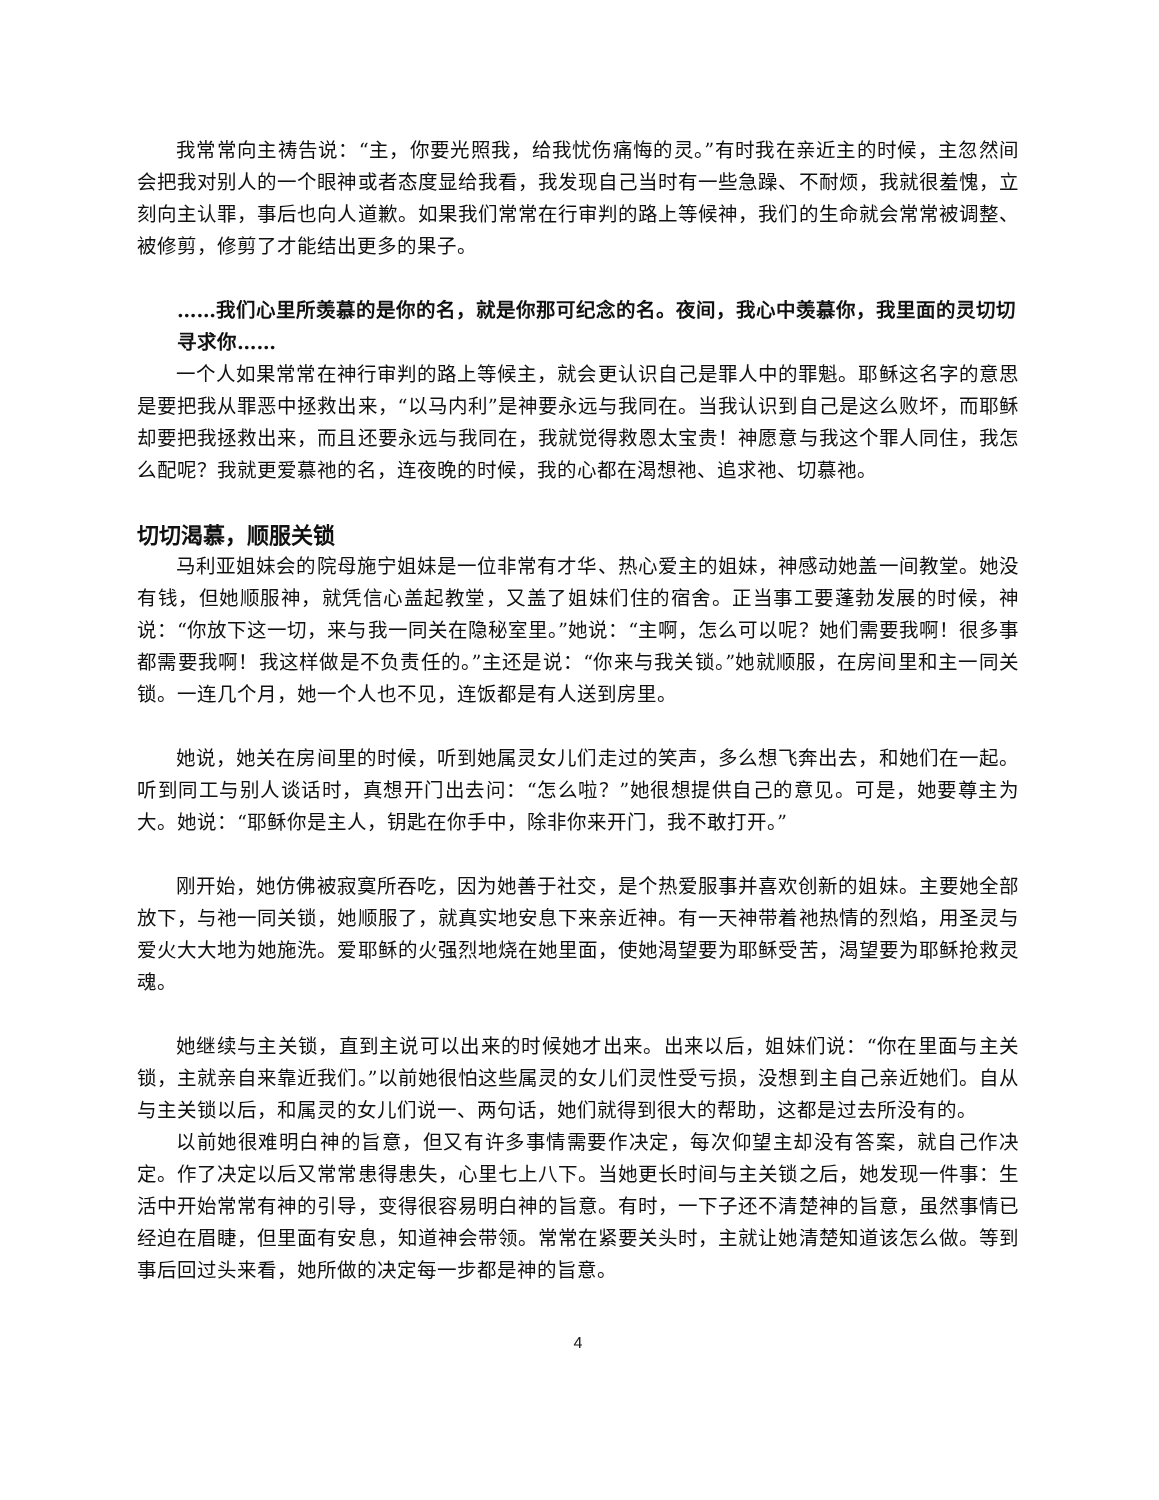我常常向主祷告说：“主，你要光照我，给我忧伤痛悔的灵。”有时我在亲近主的时候，主忽然间会把我对别人的一个眼神或者态度显给我看，我发现自己当时有一些急躁、不耐烦，我就很羞愧，立刻向主认罪，事后也向人道歉。如果我们常常在行审判的路上等候神，我们的生命就会常常被调整、被修剪，修剪了才能结出更多的果子。
……我们心里所羡慕的是你的名，就是你那可纪念的名。夜间，我心中羡慕你，我里面的灵切切寻求你……
一个人如果常常在神行审判的路上等候主，就会更认识自己是罪人中的罪魁。耶稣这名字的意思是要把我从罪恶中拯救出来，“以马内利”是神要永远与我同在。当我认识到自己是这么败坏，而耶稣却要把我拯救出来，而且还要永远与我同在，我就觉得救恩太宝贵！神愿意与我这个罪人同住，我怎么配呢？我就更爱慕祂的名，连夜晚的时候，我的心都在渴想祂、追求祂、切慕祂。
切切渴慕，顺服关锁
马利亚姐妹会的院母施宁姐妹是一位非常有才华、热心爱主的姐妹，神感动她盖一间教堂。她没有钱，但她顺服神，就凭信心盖起教堂，又盖了姐妹们住的宿舍。正当事工要蓬勃发展的时候，神说：“你放下这一切，来与我一同关在隐秘室里。”她说：“主啊，怎么可以呢？她们需要我啊！很多事都需要我啊！我这样做是不负责任的。”主还是说：“你来与我关锁。”她就顺服，在房间里和主一同关锁。一连几个月，她一个人也不见，连饭都是有人送到房里。
她说，她关在房间里的时候，听到她属灵女儿们走过的笑声，多么想飞奔出去，和她们在一起。听到同工与别人谈话时，真想开门出去问：“怎么啦？”她很想提供自己的意见。可是，她要尊主为大。她说：“耶稣你是主人，钥匙在你手中，除非你来开门，我不敢打开。”
刚开始，她仿佛被寂寞所吞吃，因为她善于社交，是个热爱服事并喜欢创新的姐妹。主要她全部放下，与祂一同关锁，她顺服了，就真实地安息下来亲近神。有一天神带着祂热情的烈焰，用圣灵与爱火大大地为她施洗。爱耶稣的火强烈地烧在她里面，使她渴望要为耶稣受苦，渴望要为耶稣抢救灵魂。
她继续与主关锁，直到主说可以出来的时候她才出来。出来以后，姐妹们说：“你在里面与主关锁，主就亲自来靠近我们。”以前她很怕这些属灵的女儿们灵性受亏损，没想到主自己亲近她们。自从与主关锁以后，和属灵的女儿们说一、两句话，她们就得到很大的帮助，这都是过去所没有的。
以前她很难明白神的旨意，但又有许多事情需要作决定，每次仰望主却没有答案，就自己作决定。作了决定以后又常常患得患失，心里七上八下。当她更长时间与主关锁之后，她发现一件事：生活中开始常常有神的引导，变得很容易明白神的旨意。有时，一下子还不清楚神的旨意，虽然事情已经迫在眉睫，但里面有安息，知道神会带领。常常在紧要关头时，主就让她清楚知道该怎么做。等到事后回过头来看，她所做的决定每一步都是神的旨意。
4